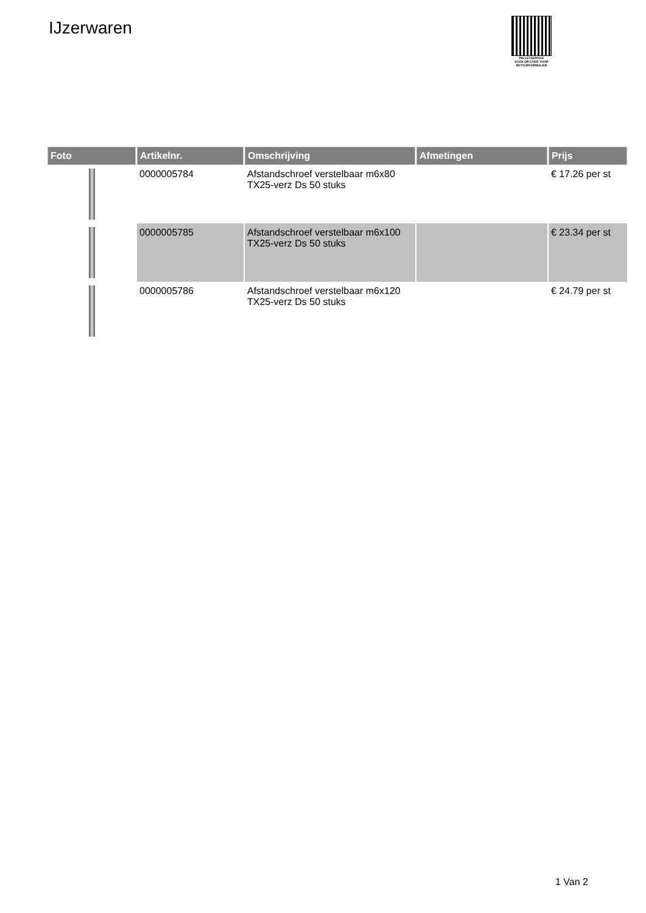IJzerwaren
PALLETSERVICE
SCAN QR-CODE VOOR
RETOURFORMULIER
| Foto | Artikelnr. | Omschrijving | Afmetingen | Prijs |
| --- | --- | --- | --- | --- |
| | 0000005784 | Afstandschroef verstelbaar m6x80 TX25-verz Ds 50 stuks | | € 17.26 per st |
| | 0000005785 | Afstandschroef verstelbaar m6x100 TX25-verz Ds 50 stuks | | € 23.34 per st |
| | 0000005786 | Afstandschroef verstelbaar m6x120 TX25-verz Ds 50 stuks | | € 24.79 per st |
1 Van 2